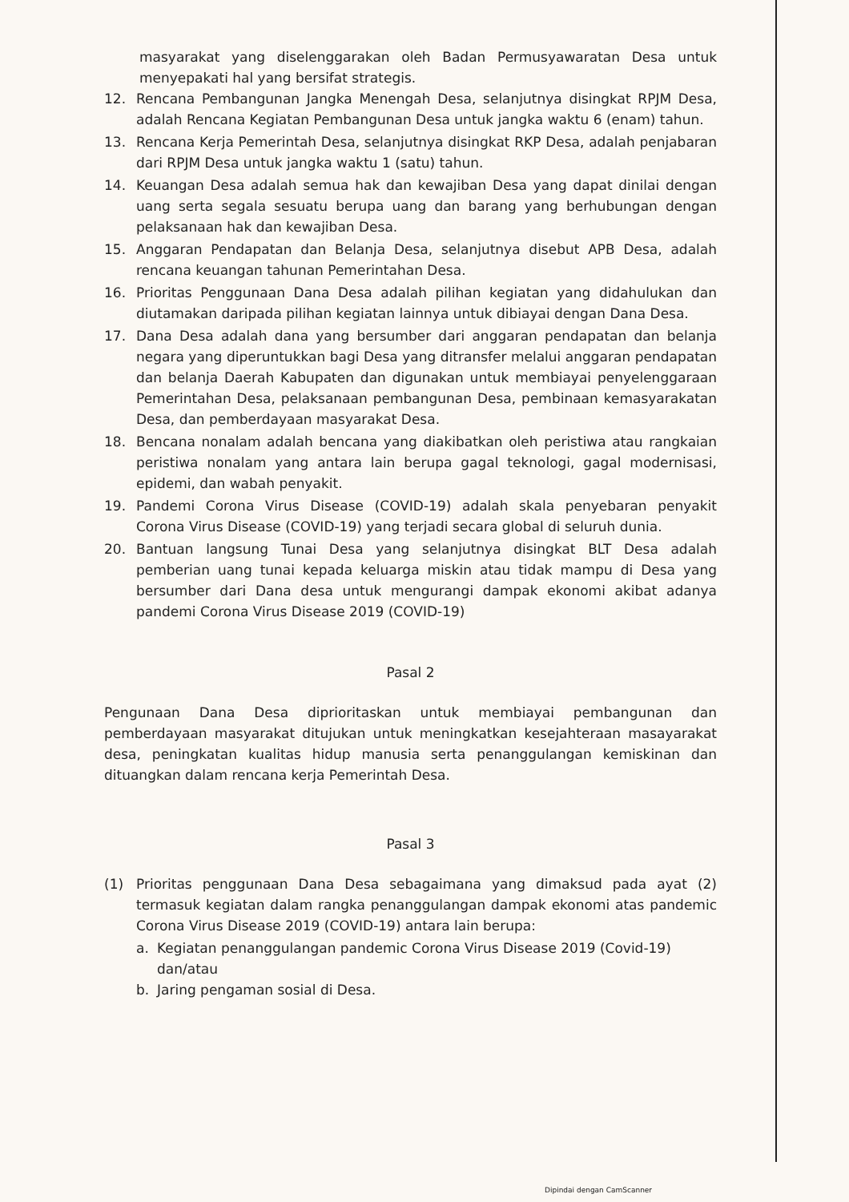masyarakat yang diselenggarakan oleh Badan Permusyawaratan Desa untuk menyepakati hal yang bersifat strategis.
12. Rencana Pembangunan Jangka Menengah Desa, selanjutnya disingkat RPJM Desa, adalah Rencana Kegiatan Pembangunan Desa untuk jangka waktu 6 (enam) tahun.
13. Rencana Kerja Pemerintah Desa, selanjutnya disingkat RKP Desa, adalah penjabaran dari RPJM Desa untuk jangka waktu 1 (satu) tahun.
14. Keuangan Desa adalah semua hak dan kewajiban Desa yang dapat dinilai dengan uang serta segala sesuatu berupa uang dan barang yang berhubungan dengan pelaksanaan hak dan kewajiban Desa.
15. Anggaran Pendapatan dan Belanja Desa, selanjutnya disebut APB Desa, adalah rencana keuangan tahunan Pemerintahan Desa.
16. Prioritas Penggunaan Dana Desa adalah pilihan kegiatan yang didahulukan dan diutamakan daripada pilihan kegiatan lainnya untuk dibiayai dengan Dana Desa.
17. Dana Desa adalah dana yang bersumber dari anggaran pendapatan dan belanja negara yang diperuntukkan bagi Desa yang ditransfer melalui anggaran pendapatan dan belanja Daerah Kabupaten dan digunakan untuk membiayai penyelenggaraan Pemerintahan Desa, pelaksanaan pembangunan Desa, pembinaan kemasyarakatan Desa, dan pemberdayaan masyarakat Desa.
18. Bencana nonalam adalah bencana yang diakibatkan oleh peristiwa atau rangkaian peristiwa nonalam yang antara lain berupa gagal teknologi, gagal modernisasi, epidemi, dan wabah penyakit.
19. Pandemi Corona Virus Disease (COVID-19) adalah skala penyebaran penyakit Corona Virus Disease (COVID-19) yang terjadi secara global di seluruh dunia.
20. Bantuan langsung Tunai Desa yang selanjutnya disingkat BLT Desa adalah pemberian uang tunai kepada keluarga miskin atau tidak mampu di Desa yang bersumber dari Dana desa untuk mengurangi dampak ekonomi akibat adanya pandemi Corona Virus Disease 2019 (COVID-19)
Pasal 2
Pengunaan Dana Desa diprioritaskan untuk membiayai pembangunan dan pemberdayaan masyarakat ditujukan untuk meningkatkan kesejahteraan masayarakat desa, peningkatan kualitas hidup manusia serta penanggulangan kemiskinan dan dituangkan dalam rencana kerja Pemerintah Desa.
Pasal 3
(1) Prioritas penggunaan Dana Desa sebagaimana yang dimaksud pada ayat (2) termasuk kegiatan dalam rangka penanggulangan dampak ekonomi atas pandemic Corona Virus Disease 2019 (COVID-19) antara lain berupa:
a. Kegiatan penanggulangan pandemic Corona Virus Disease 2019 (Covid-19) dan/atau
b. Jaring pengaman sosial di Desa.
Dipindai dengan CamScanner